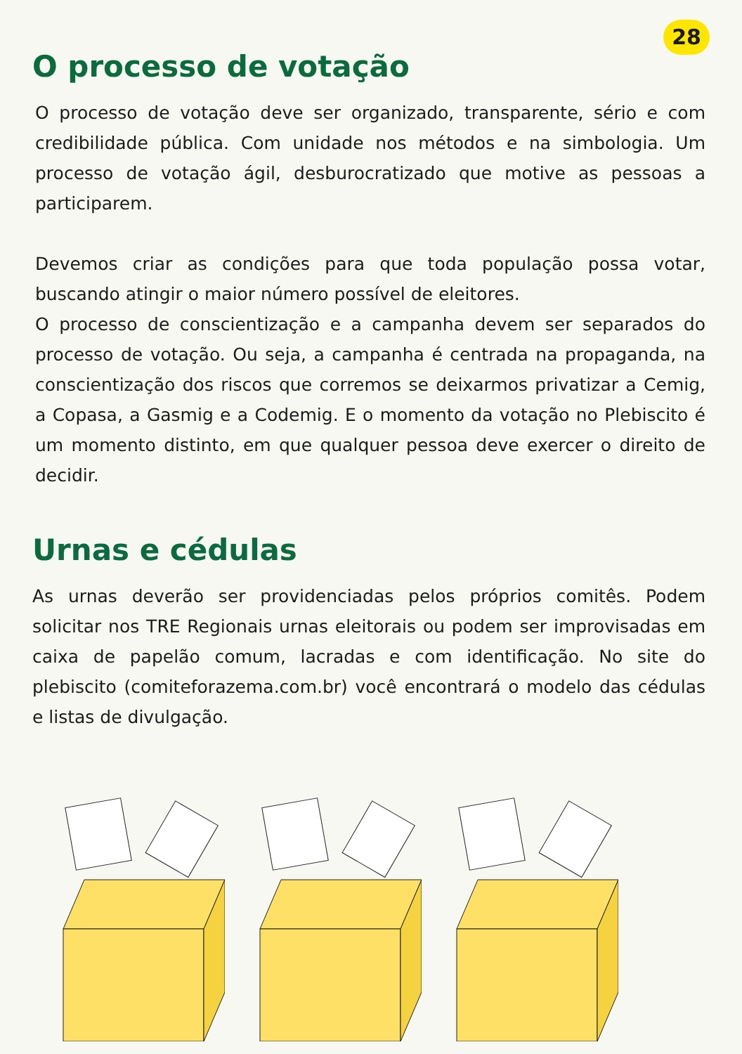28
O processo de votação
O processo de votação deve ser organizado, transparente, sério e com credibilidade pública. Com unidade nos métodos e na simbologia. Um processo de votação ágil, desburocratizado que motive as pessoas a participarem.
Devemos criar as condições para que toda população possa votar, buscando atingir o maior número possível de eleitores.
O processo de conscientização e a campanha devem ser separados do processo de votação. Ou seja, a campanha é centrada na propaganda, na conscientização dos riscos que corremos se deixarmos privatizar a Cemig, a Copasa, a Gasmig e a Codemig. E o momento da votação no Plebiscito é um momento distinto, em que qualquer pessoa deve exercer o direito de decidir.
Urnas e cédulas
As urnas deverão ser providenciadas pelos próprios comitês. Podem solicitar nos TRE Regionais urnas eleitorais ou podem ser improvisadas em caixa de papelão comum, lacradas e com identificação. No site do plebiscito (comiteforazema.com.br) você encontrará o modelo das cédulas e listas de divulgação.